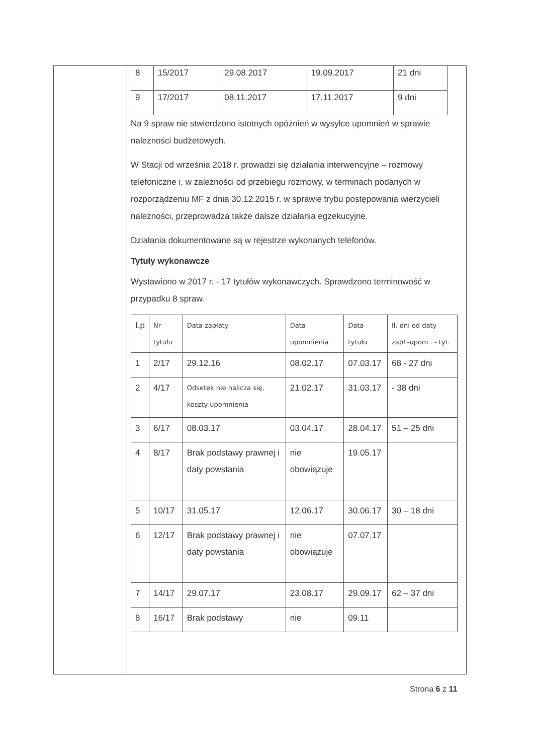| 8 | 15/2017 | 29.08.2017 | 19.09.2017 | 21 dni |
| 9 | 17/2017 | 08.11.2017 | 17.11.2017 | 9 dni |
Na 9 spraw nie stwierdzono istotnych opóźnień w wysyłce upomnień w sprawie należności budżetowych.
W Stacji od września 2018 r. prowadzi się działania interwencyjne – rozmowy telefoniczne i, w zależności od przebiegu rozmowy, w terminach podanych w rozporządzeniu MF z dnia 30.12.2015 r. w sprawie trybu postępowania wierzycieli należności, przeprowadza także dalsze działania egzekucyjne.
Działania dokumentowane są w rejestrze wykonanych telefonów.
Tytuły wykonawcze
Wystawiono w 2017 r. - 17 tytułów wykonawczych. Sprawdzono terminowość w przypadku 8 spraw.
| Lp | Nr tytułu | Data zapłaty | Data upomnienia | Data tytułu | Il. dni od daty zapł.-upom . - tyt. |
| 1 | 2/17 | 29.12.16 | 08.02.17 | 07.03.17 | 68 - 27 dni |
| 2 | 4/17 | Odsetek nie nalicza się, koszty upomnienia | 21.02.17 | 31.03.17 | - 38 dni |
| 3 | 6/17 | 08.03.17 | 03.04.17 | 28.04.17 | 51 – 25 dni |
| 4 | 8/17 | Brak podstawy prawnej i daty powstania | nie obowiązuje | 19.05.17 | |
| 5 | 10/17 | 31.05.17 | 12.06.17 | 30.06.17 | 30 – 18 dni |
| 6 | 12/17 | Brak podstawy prawnej i daty powstania | nie obowiązuje | 07.07.17 | |
| 7 | 14/17 | 29.07.17 | 23.08.17 | 29.09.17 | 62 – 37 dni |
| 8 | 16/17 | Brak podstawy | nie | 09.11 | |
Strona 6 z 11